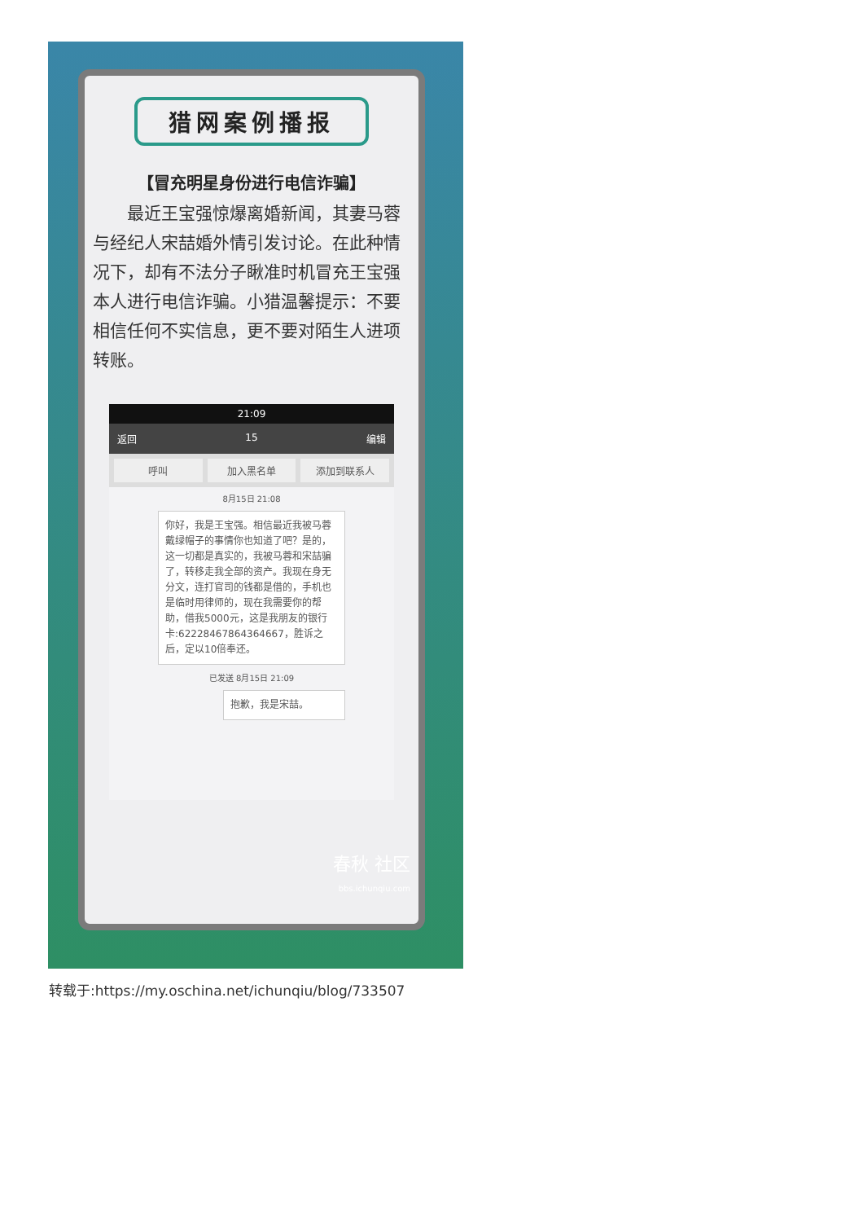猎网案例播报
【冒充明星身份进行电信诈骗】
最近王宝强惊爆离婚新闻，其妻马蓉与经纪人宋喆婚外情引发讨论。在此种情况下，却有不法分子瞅准时机冒充王宝强本人进行电信诈骗。小猎温馨提示：不要相信任何不实信息，更不要对陌生人进项转账。
21:09
返回 15 编辑
呼叫 加入黑名单 添加到联系人
8月15日 21:08
你好，我是王宝强。相信最近我被马蓉戴绿帽子的事情你也知道了吧？是的，这一切都是真实的，我被马蓉和宋喆骗了，转移走我全部的资产。我现在身无分文，连打官司的钱都是借的，手机也是临时用律师的，现在我需要你的帮助，借我5000元，这是我朋友的银行卡:6222846786436466​7，胜诉之后，定以10倍奉还。
已发送 8月15日 21:09
抱歉，我是宋喆。
春秋 社区
bbs.ichunqiu.com
转载于:https://my.oschina.net/ichunqiu/blog/733507